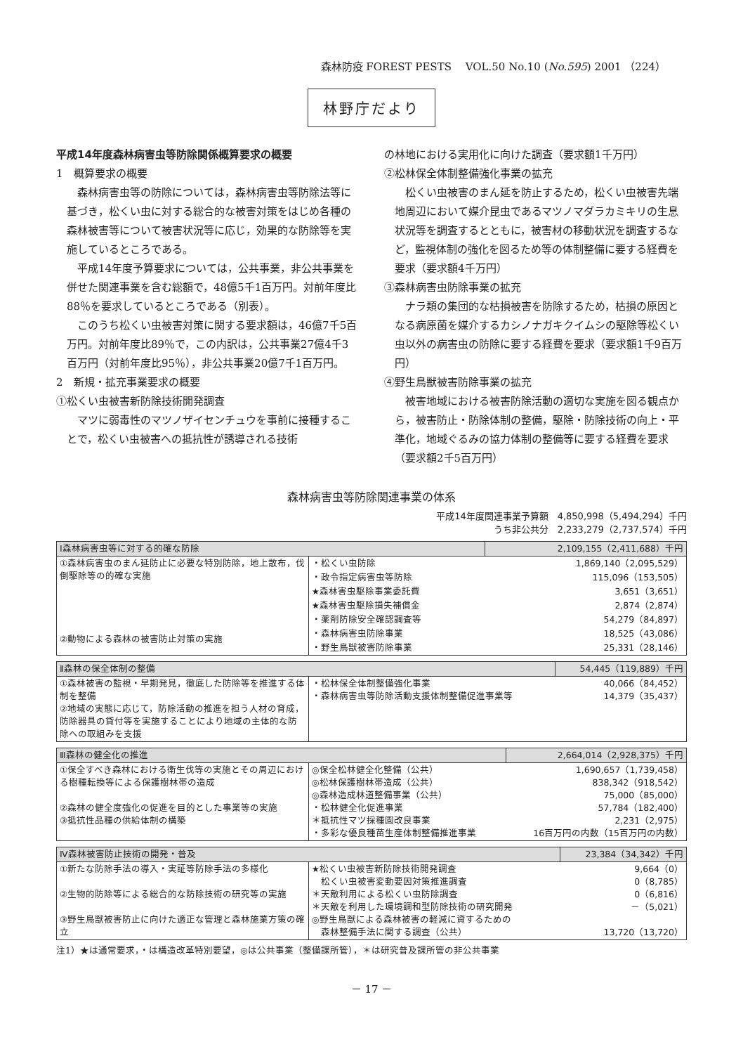森林防疫 FOREST PESTS　 VOL.50 No.10 (No.595) 2001 （224）
林野庁だより
平成14年度森林病害虫等防除関係概算要求の概要
1　概算要求の概要
森林病害虫等の防除については，森林病害虫等防除法等に基づき，松くい虫に対する総合的な被害対策をはじめ各種の森林被害等について被害状況等に応じ，効果的な防除等を実施しているところである。
平成14年度予算要求については，公共事業，非公共事業を併せた関連事業を含む総額で，48億5千1百万円。対前年度比88％を要求しているところである（別表）。
このうち松くい虫被害対策に関する要求額は，46億7千5百万円。対前年度比89％で，この内訳は，公共事業27億4千3百万円（対前年度比95％），非公共事業20億7千1百万円。
2　新規・拡充事業要求の概要
①松くい虫被害新防除技術開発調査
マツに弱毒性のマツノザイセンチュウを事前に接種することで，松くい虫被害への抵抗性が誘導される技術
の林地における実用化に向けた調査（要求額1千万円）
②松林保全体制整備強化事業の拡充
松くい虫被害のまん延を防止するため，松くい虫被害先端地周辺において媒介昆虫であるマツノマダラカミキリの生息状況等を調査するとともに，被害材の移動状況を調査するなど，監視体制の強化を図るため等の体制整備に要する経費を要求（要求額4千万円）
③森林病害虫防除事業の拡充
ナラ類の集団的な枯損被害を防除するため，枯損の原因となる病原菌を媒介するカシノナガキクイムシの駆除等松くい虫以外の病害虫の防除に要する経費を要求（要求額1千9百万円）
④野生鳥獣被害防除事業の拡充
被害地域における被害防除活動の適切な実施を図る観点から，被害防止・防除体制の整備，駆除・防除技術の向上・平準化，地域ぐるみの協力体制の整備等に要する経費を要求（要求額2千5百万円）
森林病害虫等防除関連事業の体系
平成14年度関連事業予算額　4,850,998（5,494,294）千円
うち非公共分　2,233,279（2,737,574）千円
| Ⅰ森林病害虫等に対する的確な防除 | | 2,109,155（2,411,688）千円 |
| --- | --- | --- |
| ①森林病害虫のまん延防止に必要な特別防除，地上散布，伐倒駆除等の的確な実施 ②動物による森林の被害防止対策の実施 | ・松くい虫防除 | 1,869,140（2,095,529） |
| | ・政令指定病害虫等防除 | 115,096（153,505） |
| | ★森林害虫駆除事業委託費 | 3,651（3,651） |
| | ★森林害虫駆除損失補償金 | 2,874（2,874） |
| | ・薬剤防除安全確認調査等 | 54,279（84,897） |
| | ・森林病害虫防除事業 | 18,525（43,086） |
| | ・野生鳥獣被害防除事業 | 25,331（28,146） |
| Ⅱ森林の保全体制の整備 | | 54,445（119,889）千円 |
| --- | --- | --- |
| ①森林被害の監視・早期発見，徹底した防除等を推進する体制を整備 ②地域の実態に応じて，防除活動の推進を担う人材の育成，防除器具の貸付等を実施することにより地域の主体的な防除への取組みを支援 | ・松林保全体制整備強化事業 ・森林病害虫等防除活動支援体制整備促進事業等 | 40,066（84,452） 14,379（35,437） |
| Ⅲ森林の健全化の推進 | | 2,664,014（2,928,375）千円 |
| --- | --- | --- |
| ①保全すべき森林における衛生伐等の実施とその周辺における樹種転換等による保護樹林帯の造成 ②森林の健全度強化の促進を目的とした事業等の実施 ③抵抗性品種の供給体制の構築 | ◎保全松林健全化整備（公共） ◎松林保護樹林帯造成（公共） ◎森林造成林道整備事業（公共） ・松林健全化促進事業 ＊抵抗性マツ採種園改良事業 ・多彩な優良種苗生産体制整備推進事業 | 1,690,657（1,739,458） 838,342（918,542） 75,000（85,000） 57,784（182,400） 2,231（2,975） 16百万円の内数（15百万円の内数） |
| Ⅳ森林被害防止技術の開発・普及 | | 23,384（34,342）千円 |
| --- | --- | --- |
| ①新たな防除手法の導入・実証等防除手法の多様化 ②生物的防除等による総合的な防除技術の研究等の実施 ③野生鳥獣被害防止に向けた適正な管理と森林施業方策の確立 | ★松くい虫被害新防除技術開発調査 松くい虫被害変動要因対策推進調査 ＊天敵利用による松くい虫防除調査 ＊天敵を利用した環境調和型防除技術の研究開発 ◎野生鳥獣による森林被害の軽減に資するための 森林整備手法に関する調査（公共） | 9,664（0） 0（8,785） 0（6,816） －（5,021） 13,720（13,720） |
注1）★は通常要求，・は構造改革特別要望，◎は公共事業（整備課所管），＊は研究普及課所管の非公共事業
－ 17 －